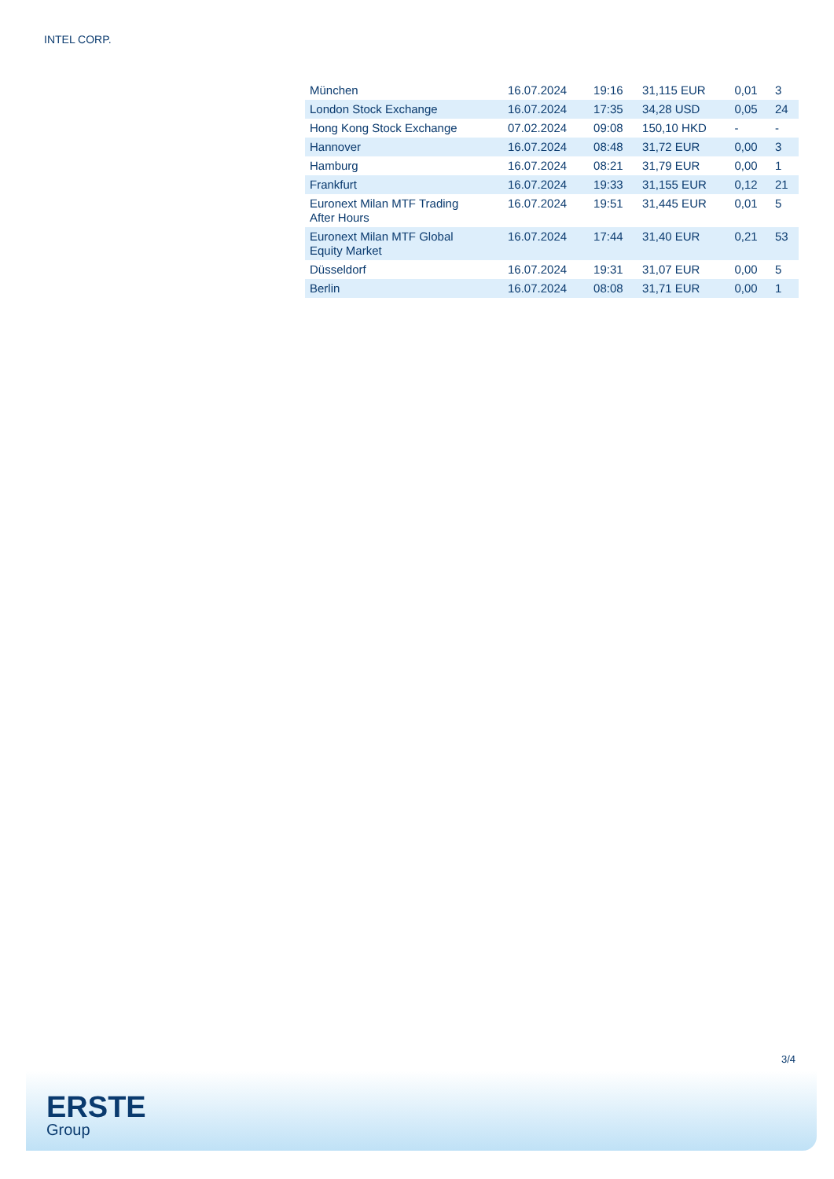INTEL CORP.
| München | 16.07.2024 | 19:16 | 31,115 EUR | 0,01 | 3 |
| London Stock Exchange | 16.07.2024 | 17:35 | 34,28 USD | 0,05 | 24 |
| Hong Kong Stock Exchange | 07.02.2024 | 09:08 | 150,10 HKD | - | - |
| Hannover | 16.07.2024 | 08:48 | 31,72 EUR | 0,00 | 3 |
| Hamburg | 16.07.2024 | 08:21 | 31,79 EUR | 0,00 | 1 |
| Frankfurt | 16.07.2024 | 19:33 | 31,155 EUR | 0,12 | 21 |
| Euronext Milan MTF Trading After Hours | 16.07.2024 | 19:51 | 31,445 EUR | 0,01 | 5 |
| Euronext Milan MTF Global Equity Market | 16.07.2024 | 17:44 | 31,40 EUR | 0,21 | 53 |
| Düsseldorf | 16.07.2024 | 19:31 | 31,07 EUR | 0,00 | 5 |
| Berlin | 16.07.2024 | 08:08 | 31,71 EUR | 0,00 | 1 |
3/4
ERSTE
Group